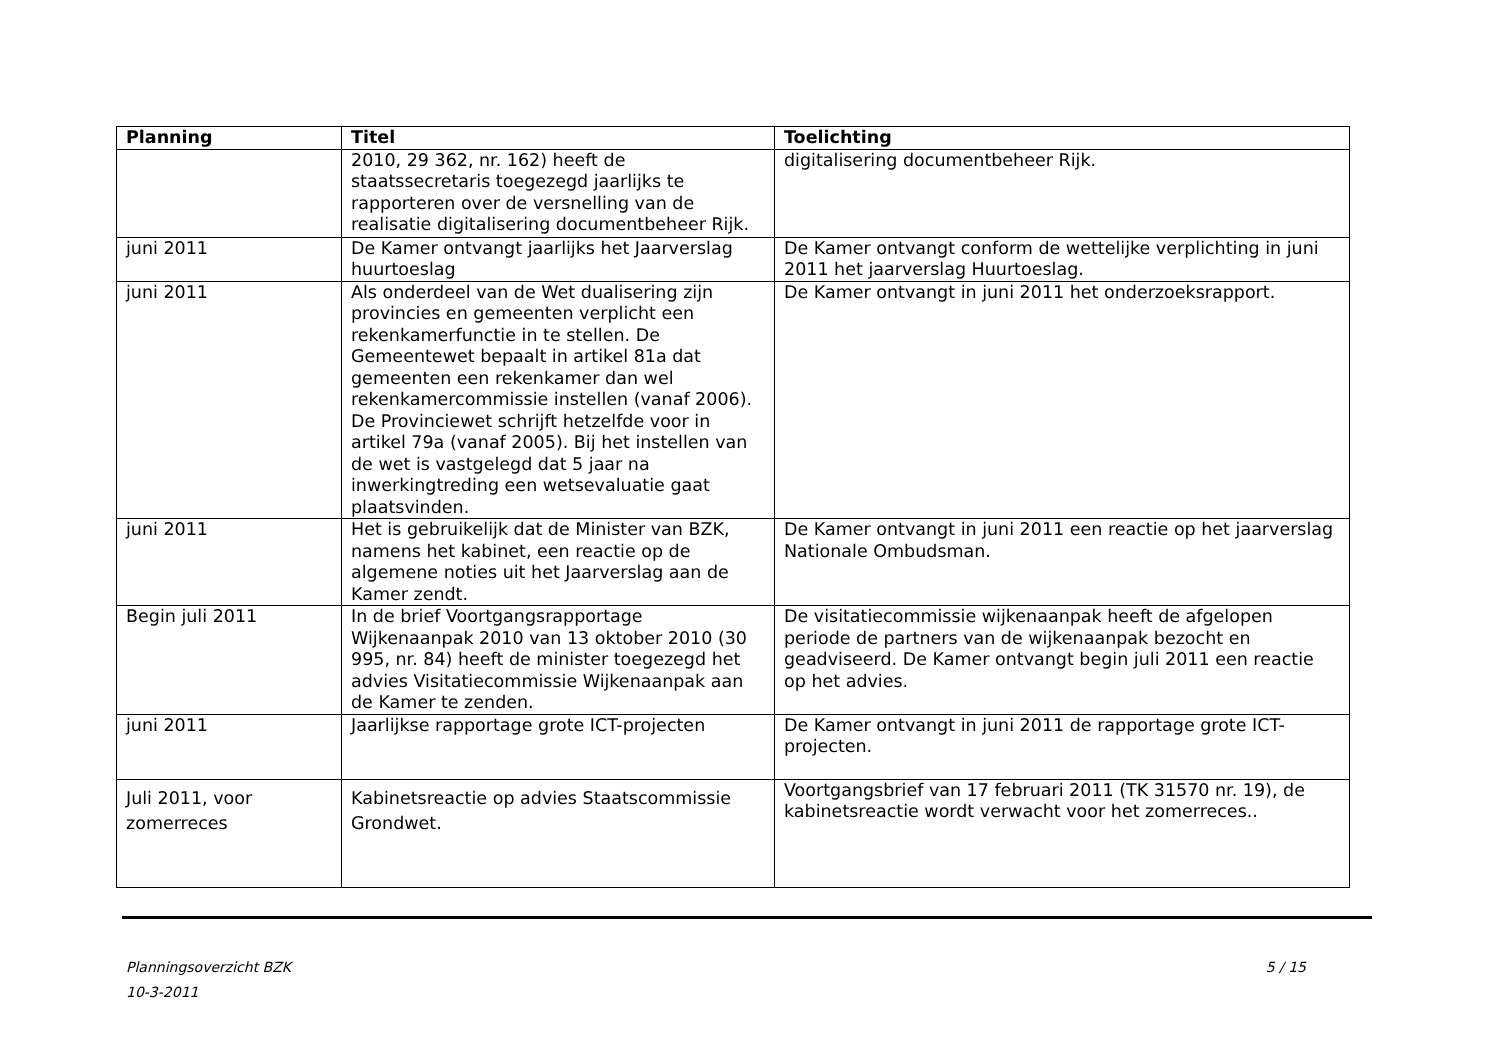| Planning | Titel | Toelichting |
| --- | --- | --- |
| | 2010, 29 362, nr. 162) heeft de staatssecretaris toegezegd jaarlijks te rapporteren over de versnelling van de realisatie digitalisering documentbeheer Rijk. | digitalisering documentbeheer Rijk. |
| juni 2011 | De Kamer ontvangt jaarlijks het Jaarverslag huurtoeslag | De Kamer ontvangt conform de wettelijke verplichting in juni 2011 het jaarverslag Huurtoeslag. |
| juni 2011 | Als onderdeel van de Wet dualisering zijn provincies en gemeenten verplicht een rekenkamerfunctie in te stellen. De Gemeentewet bepaalt in artikel 81a dat gemeenten een rekenkamer dan wel rekenkamercommissie instellen (vanaf 2006). De Provinciewet schrijft hetzelfde voor in artikel 79a (vanaf 2005). Bij het instellen van de wet is vastgelegd dat 5 jaar na inwerkingtreding een wetsevaluatie gaat plaatsvinden. | De Kamer ontvangt in juni 2011 het onderzoeksrapport. |
| juni 2011 | Het is gebruikelijk dat de Minister van BZK, namens het kabinet, een reactie op de algemene noties uit het Jaarverslag aan de Kamer zendt. | De Kamer ontvangt in juni 2011 een reactie op het jaarverslag Nationale Ombudsman. |
| Begin juli 2011 | In de brief Voortgangsrapportage Wijkenaanpak 2010 van 13 oktober 2010 (30 995, nr. 84) heeft de minister toegezegd het advies Visitatiecommissie Wijkenaanpak aan de Kamer te zenden. | De visitatiecommissie wijkenaanpak heeft de afgelopen periode de partners van de wijkenaanpak bezocht en geadviseerd. De Kamer ontvangt begin juli 2011 een reactie op het advies. |
| juni 2011 | Jaarlijkse rapportage grote ICT-projecten | De Kamer ontvangt in juni 2011 de rapportage grote ICT-projecten. |
| Juli 2011, voor zomerreces | Kabinetsreactie op advies Staatscommissie Grondwet. | Voortgangsbrief van 17 februari 2011 (TK 31570 nr. 19), de kabinetsreactie wordt verwacht voor het zomerreces.. |
Planningsoverzicht BZK
10-3-2011
5 / 15